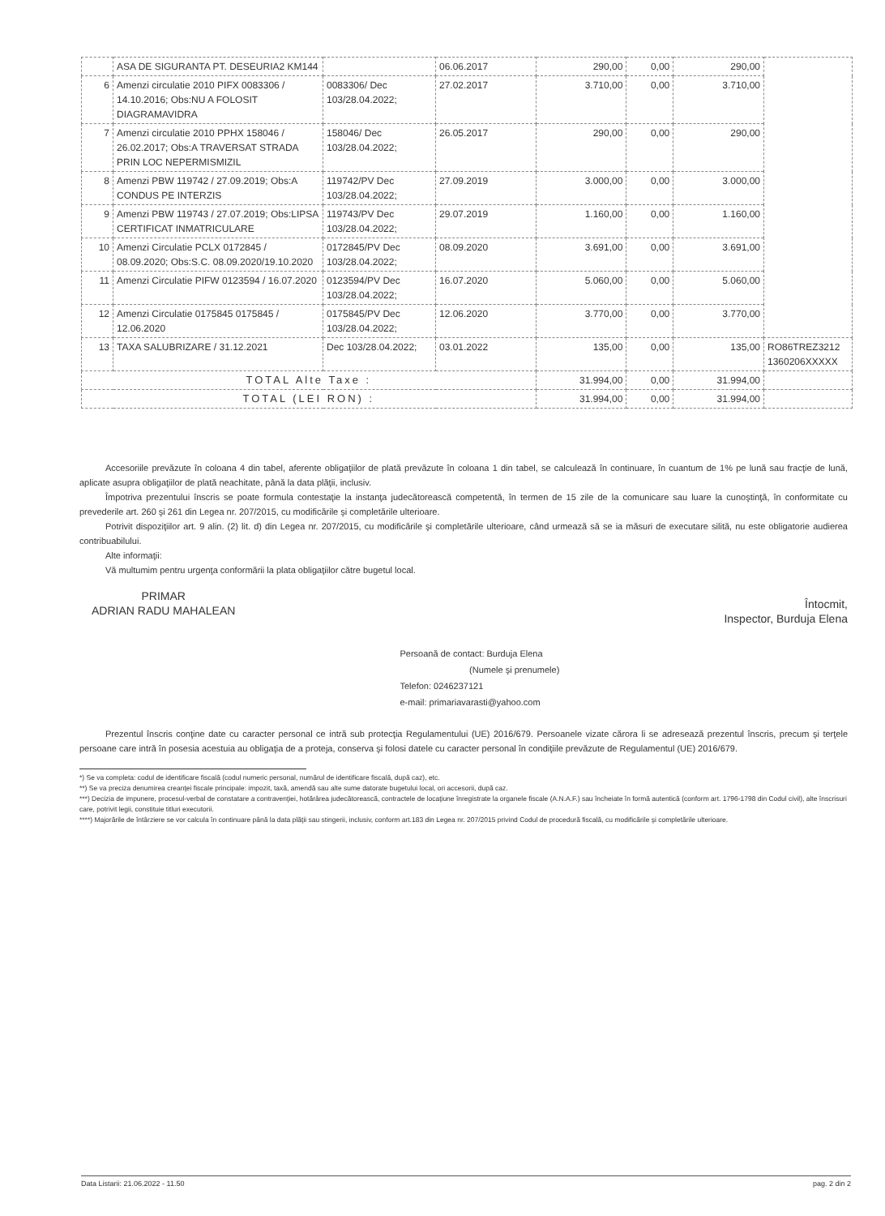| | ASA DE SIGURANTA PT. DESEURIA2 KM144 | | 06.06.2017 | 290,00 | 0,00 | 290,00 | |
| 6 | Amenzi circulatie 2010 PIFX 0083306 / 14.10.2016; Obs:NU A FOLOSIT DIAGRAMAVIDRA | 0083306/ Dec 103/28.04.2022; | 27.02.2017 | 3.710,00 | 0,00 | 3.710,00 | |
| 7 | Amenzi circulatie 2010 PPHX 158046 / 26.02.2017; Obs:A TRAVERSAT STRADA PRIN LOC NEPERMISMIZIL | 158046/ Dec 103/28.04.2022; | 26.05.2017 | 290,00 | 0,00 | 290,00 | |
| 8 | Amenzi PBW 119742 / 27.09.2019; Obs:A CONDUS PE INTERZIS | 119742/PV Dec 103/28.04.2022; | 27.09.2019 | 3.000,00 | 0,00 | 3.000,00 | |
| 9 | Amenzi PBW 119743 / 27.07.2019; Obs:LIPSA CERTIFICAT INMATRICULARE | 119743/PV Dec 103/28.04.2022; | 29.07.2019 | 1.160,00 | 0,00 | 1.160,00 | |
| 10 | Amenzi Circulatie PCLX 0172845 / 08.09.2020; Obs:S.C. 08.09.2020/19.10.2020 | 0172845/PV Dec 103/28.04.2022; | 08.09.2020 | 3.691,00 | 0,00 | 3.691,00 | |
| 11 | Amenzi Circulatie PIFW 0123594 / 16.07.2020 | 0123594/PV Dec 103/28.04.2022; | 16.07.2020 | 5.060,00 | 0,00 | 5.060,00 | |
| 12 | Amenzi Circulatie 0175845 0175845 / 12.06.2020 | 0175845/PV Dec 103/28.04.2022; | 12.06.2020 | 3.770,00 | 0,00 | 3.770,00 | |
| 13 | TAXA SALUBRIZARE / 31.12.2021 | Dec 103/28.04.2022; | 03.01.2022 | 135,00 | 0,00 | 135,00 | RO86TREZ3212 1360206XXXXX |
| TOTAL Alte Taxe : | | | | 31.994,00 | 0,00 | 31.994,00 | |
| TOTAL (LEI RON) : | | | | 31.994,00 | 0,00 | 31.994,00 | |
Accesoriile prevăzute în coloana 4 din tabel, aferente obligaţiilor de plată prevăzute în coloana 1 din tabel, se calculează în continuare, în cuantum de 1% pe lună sau fracţie de lună, aplicate asupra obligaţiilor de plată neachitate, până la data plăţii, inclusiv.
Împotriva prezentului înscris se poate formula contestaţie la instanţa judecătorească competentă, în termen de 15 zile de la comunicare sau luare la cunoştinţă, în conformitate cu prevederile art. 260 şi 261 din Legea nr. 207/2015, cu modificările şi completările ulterioare.
Potrivit dispoziţiilor art. 9 alin. (2) lit. d) din Legea nr. 207/2015, cu modificările şi completările ulterioare, când urmează să se ia măsuri de executare silită, nu este obligatorie audierea contribuabilului.
Alte informaţii:
Vă multumim pentru urgenţa conformării la plata obligaţiilor către bugetul local.
PRIMAR
ADRIAN RADU MAHALEAN
Persoană de contact: Burduja Elena
(Numele şi prenumele)
Telefon: 0246237121
e-mail: primariavarasti@yahoo.com
Întocmit,
Inspector, Burduja Elena
Prezentul înscris conţine date cu caracter personal ce intră sub protecţia Regulamentului (UE) 2016/679. Persoanele vizate cărora li se adresează prezentul înscris, precum şi terţele persoane care intră în posesia acestuia au obligaţia de a proteja, conserva şi folosi datele cu caracter personal în condiţiile prevăzute de Regulamentul (UE) 2016/679.
*) Se va completa: codul de identificare fiscală (codul numeric personal, numărul de identificare fiscală, după caz), etc.
**) Se va preciza denumirea creanţei fiscale principale: impozit, taxă, amendă sau alte sume datorate bugetului local, ori accesorii, după caz.
***) Decizia de impunere, procesul-verbal de constatare a contravenţiei, hotărârea judecătorească, contractele de locaţiune înregistrate la organele fiscale (A.N.A.F.) sau încheiate în formă autentică (conform art. 1796-1798 din Codul civil), alte înscrisuri care, potrivit legii, constituie titluri executorii.
****) Majorările de întârziere se vor calcula în continuare până la data plăţii sau stingerii, inclusiv, conform art.183 din Legea nr. 207/2015 privind Codul de procedură fiscală, cu modificările şi completările ulterioare.
Data Listarii: 21.06.2022 - 11.50 pag. 2 din 2